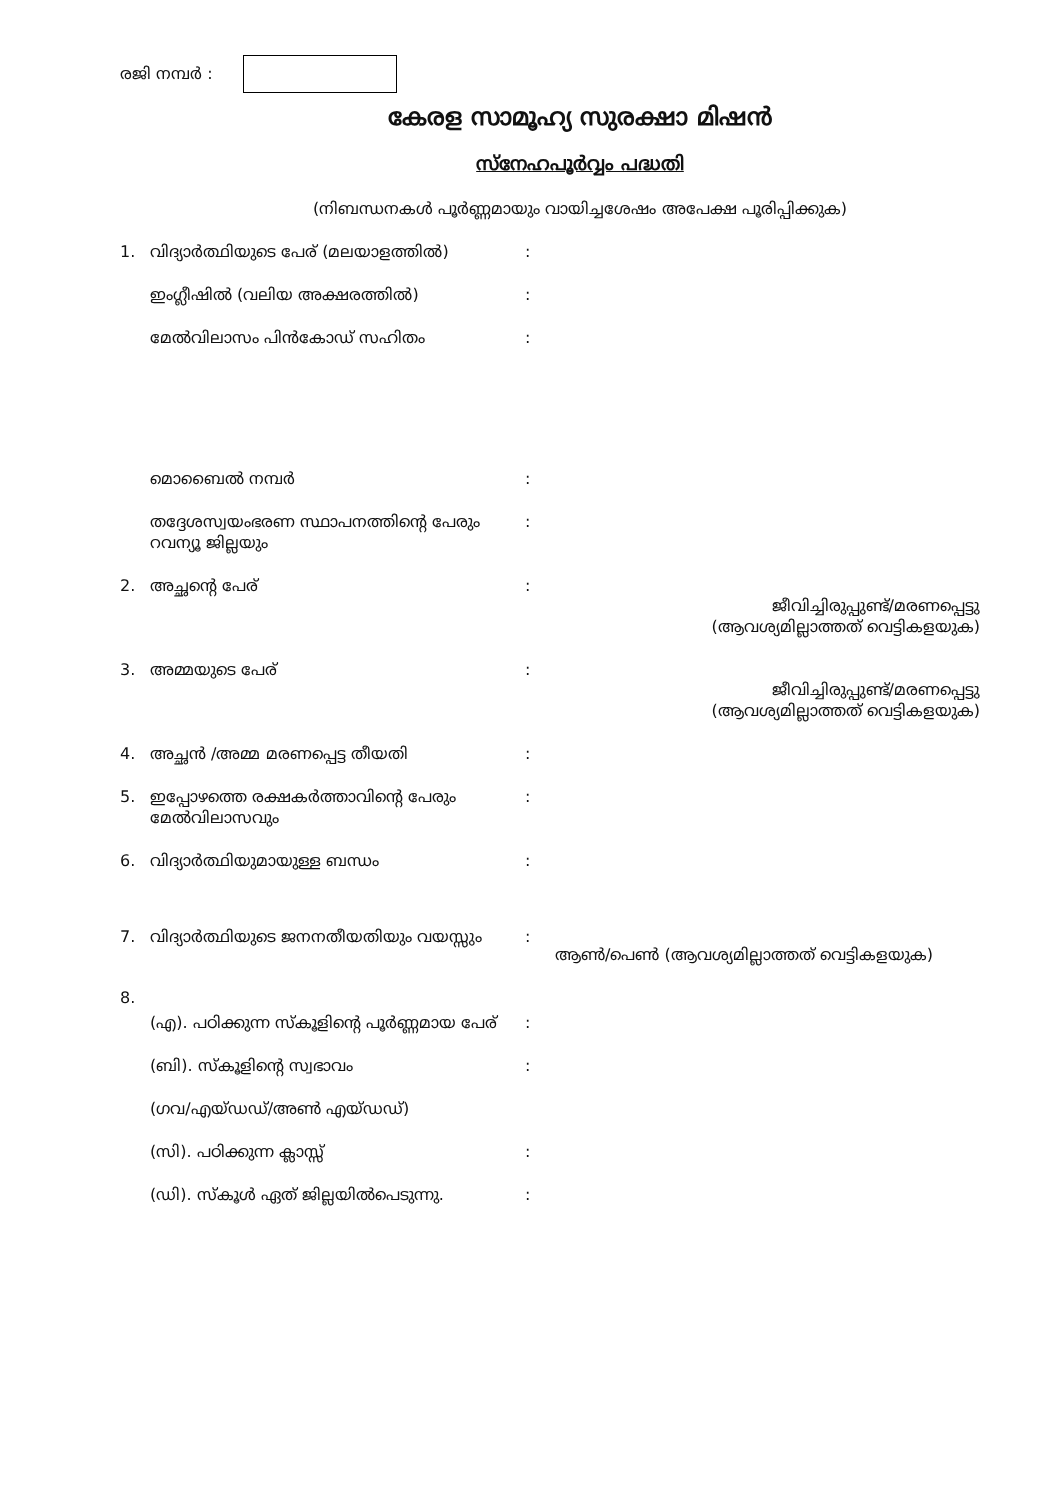രജി നമ്പർ :
കേരള സാമൂഹ്യ സുരക്ഷാ മിഷൻ
സ്നേഹപൂർവ്വം പദ്ധതി
(നിബന്ധനകൾ പൂർണ്ണമായും വായിച്ചശേഷം അപേക്ഷ പൂരിപ്പിക്കുക)
1. വിദ്യാർത്ഥിയുടെ പേര് (മലയാളത്തിൽ):
ഇംഗ്ലീഷിൽ (വലിയ അക്ഷരത്തിൽ):
മേൽവിലാസം പിൻകോഡ് സഹിതം:
മൊബൈൽ നമ്പർ:
തദ്ദേശസ്വയംഭരണ സ്ഥാപനത്തിന്റെ പേരും റവന്യൂ ജില്ലയും:
2. അച്ഛന്റെ പേര്: ജീവിച്ചിരുപ്പുണ്ട്/മരണപ്പെട്ടു
(ആവശ്യമില്ലാത്തത് വെട്ടികളയുക)
3. അമ്മയുടെ പേര്: ജീവിച്ചിരുപ്പുണ്ട്/മരണപ്പെട്ടു
(ആവശ്യമില്ലാത്തത് വെട്ടികളയുക)
4. അച്ഛൻ /അമ്മ മരണപ്പെട്ട തീയതി:
5. ഇപ്പോഴത്തെ രക്ഷകർത്താവിന്റെ പേരും മേൽവിലാസവും:
6. വിദ്യാർത്ഥിയുമായുള്ള ബന്ധം:
7. വിദ്യാർത്ഥിയുടെ ജനനതീയതിയും വയസ്സും: ആൺ/പെൺ (ആവശ്യമില്ലാത്തത് വെട്ടികളയുക)
8.
(എ). പഠിക്കുന്ന സ്കൂളിന്റെ പൂർണ്ണമായ പേര്:
(ബി). സ്കൂളിന്റെ സ്വഭാവം:
(ഗവ/എയ്ഡഡ്/അൺ എയ്ഡഡ്)
(സി). പഠിക്കുന്ന ക്ലാസ്സ്:
(ഡി). സ്കൂൾ ഏത് ജില്ലയിൽപെടുന്നു.: